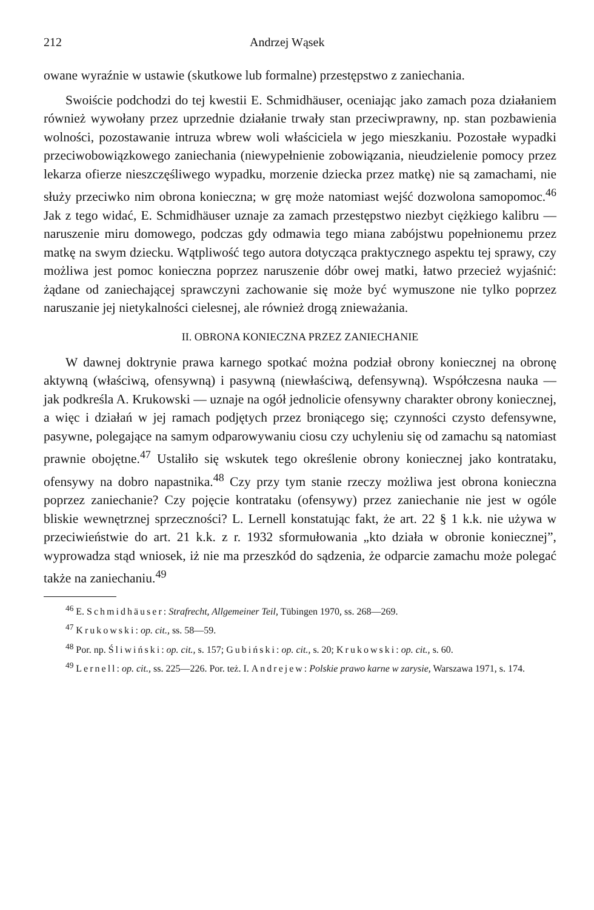212 Andrzej Wąsek
owane wyraźnie w ustawie (skutkowe lub formalne) przestępstwo z zaniechania.
Swoiście podchodzi do tej kwestii E. Schmidhäuser, oceniając jako zamach poza działaniem również wywołany przez uprzednie działanie trwały stan przeciwprawny, np. stan pozbawienia wolności, pozostawanie intruza wbrew woli właściciela w jego mieszkaniu. Pozostałe wypadki przeciwobowiązkowego zaniechania (niewypełnienie zobowiązania, nieudzielenie pomocy przez lekarza ofierze nieszczęśliwego wypadku, morzenie dziecka przez matkę) nie są zamachami, nie służy przeciwko nim obrona konieczna; w grę może natomiast wejść dozwolona samopomoc.<sup>46</sup> Jak z tego widać, E. Schmidhäuser uznaje za zamach przestępstwo niezbyt ciężkiego kalibru — naruszenie miru domowego, podczas gdy odmawia tego miana zabójstwu popełnionemu przez matkę na swym dziecku. Wątpliwość tego autora dotycząca praktycznego aspektu tej sprawy, czy możliwa jest pomoc konieczna poprzez naruszenie dóbr owej matki, łatwo przecież wyjaśnić: żądane od zaniechającej sprawczyni zachowanie się może być wymuszone nie tylko poprzez naruszanie jej nietykalności cielesnej, ale również drogą znieważania.
II. OBRONA KONIECZNA PRZEZ ZANIECHANIE
W dawnej doktrynie prawa karnego spotkać można podział obrony koniecznej na obronę aktywną (właściwą, ofensywną) i pasywną (niewłaściwą, defensywną). Współczesna nauka — jak podkreśla A. Krukowski — uznaje na ogół jednolicie ofensywny charakter obrony koniecznej, a więc i działań w jej ramach podjętych przez broniącego się; czynności czysto defensywne, pasywne, polegające na samym odparowywaniu ciosu czy uchyleniu się od zamachu są natomiast prawnie obojętne.<sup>47</sup> Ustaliło się wskutek tego określenie obrony koniecznej jako kontrataku, ofensywy na dobro napastnika.<sup>48</sup> Czy przy tym stanie rzeczy możliwa jest obrona konieczna poprzez zaniechanie? Czy pojęcie kontrataku (ofensywy) przez zaniechanie nie jest w ogóle bliskie wewnętrznej sprzeczności? L. Lernell konstatując fakt, że art. 22 § 1 k.k. nie używa w przeciwieństwie do art. 21 k.k. z r. 1932 sformułowania „kto działa w obronie koniecznej”, wyprowadza stąd wniosek, iż nie ma przeszkód do sądzenia, że odparcie zamachu może polegać także na zaniechaniu.<sup>49</sup>
<sup>46</sup> E. Schmidhäuser: Strafrecht, Allgemeiner Teil, Tübingen 1970, ss. 268—269.
<sup>47</sup> Krukowski: op. cit., ss. 58—59.
<sup>48</sup> Por. np. Śliwiński: op. cit., s. 157; Gubiński: op. cit., s. 20; Krukowski: op. cit., s. 60.
<sup>49</sup> Lernell: op. cit., ss. 225—226. Por. też. I. Andrejew: Polskie prawo karne w zarysie, Warszawa 1971, s. 174.